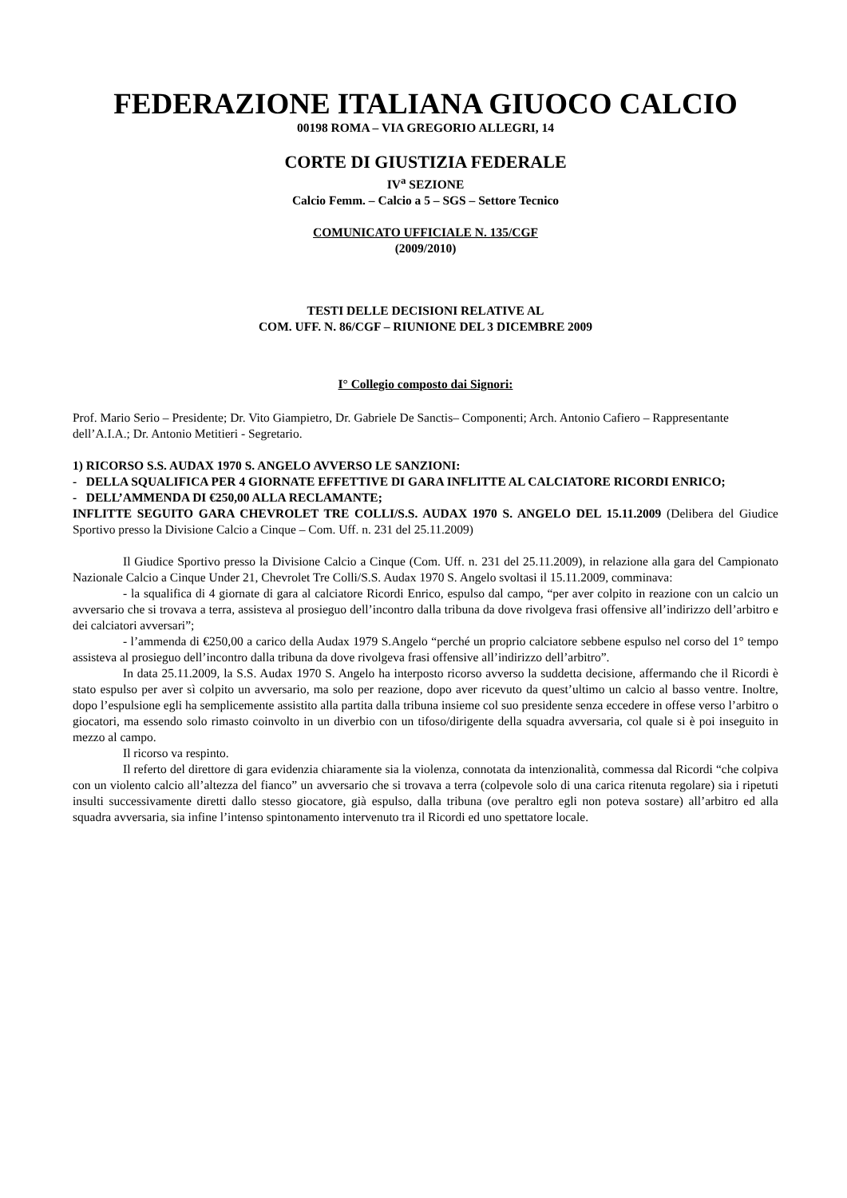FEDERAZIONE ITALIANA GIUOCO CALCIO
00198 ROMA – VIA GREGORIO ALLEGRI, 14
CORTE DI GIUSTIZIA FEDERALE
IV<sup>a</sup> SEZIONE
Calcio Femm. – Calcio a 5 – SGS – Settore Tecnico
COMUNICATO UFFICIALE N. 135/CGF
(2009/2010)
TESTI DELLE DECISIONI RELATIVE AL
COM. UFF. N. 86/CGF – RIUNIONE DEL 3 DICEMBRE 2009
I° Collegio composto dai Signori:
Prof. Mario Serio – Presidente; Dr. Vito Giampietro, Dr. Gabriele De Sanctis– Componenti; Arch. Antonio Cafiero – Rappresentante dell’A.I.A.; Dr. Antonio Metitieri - Segretario.
1) RICORSO S.S. AUDAX 1970 S. ANGELO AVVERSO LE SANZIONI:
- DELLA SQUALIFICA PER 4 GIORNATE EFFETTIVE DI GARA INFLITTE AL CALCIATORE RICORDI ENRICO;
- DELL’AMMENDA DI €250,00 ALLA RECLAMANTE;
INFLITTE SEGUITO GARA CHEVROLET TRE COLLI/S.S. AUDAX 1970 S. ANGELO DEL 15.11.2009 (Delibera del Giudice Sportivo presso la Divisione Calcio a Cinque – Com. Uff. n. 231 del 25.11.2009)
Il Giudice Sportivo presso la Divisione Calcio a Cinque (Com. Uff. n. 231 del 25.11.2009), in relazione alla gara del Campionato Nazionale Calcio a Cinque Under 21, Chevrolet Tre Colli/S.S. Audax 1970 S. Angelo svoltasi il 15.11.2009, comminava:
- la squalifica di 4 giornate di gara al calciatore Ricordi Enrico, espulso dal campo, “per aver colpito in reazione con un calcio un avversario che si trovava a terra, assisteva al prosieguo dell’incontro dalla tribuna da dove rivolgeva frasi offensive all’indirizzo dell’arbitro e dei calciatori avversari”;
- l’ammenda di €250,00 a carico della Audax 1979 S.Angelo “perché un proprio calciatore sebbene espulso nel corso del 1° tempo assisteva al prosieguo dell’incontro dalla tribuna da dove rivolgeva frasi offensive all’indirizzo dell’arbitro”.
In data 25.11.2009, la S.S. Audax 1970 S. Angelo ha interposto ricorso avverso la suddetta decisione, affermando che il Ricordi è stato espulso per aver sì colpito un avversario, ma solo per reazione, dopo aver ricevuto da quest’ultimo un calcio al basso ventre. Inoltre, dopo l’espulsione egli ha semplicemente assistito alla partita dalla tribuna insieme col suo presidente senza eccedere in offese verso l’arbitro o giocatori, ma essendo solo rimasto coinvolto in un diverbio con un tifoso/dirigente della squadra avversaria, col quale si è poi inseguito in mezzo al campo.
Il ricorso va respinto.
Il referto del direttore di gara evidenzia chiaramente sia la violenza, connotata da intenzionalità, commessa dal Ricordi “che colpiva con un violento calcio all’altezza del fianco” un avversario che si trovava a terra (colpevole solo di una carica ritenuta regolare) sia i ripetuti insulti successivamente diretti dallo stesso giocatore, già espulso, dalla tribuna (ove peraltro egli non poteva sostare) all’arbitro ed alla squadra avversaria, sia infine l’intenso spintonamento intervenuto tra il Ricordi ed uno spettatore locale.